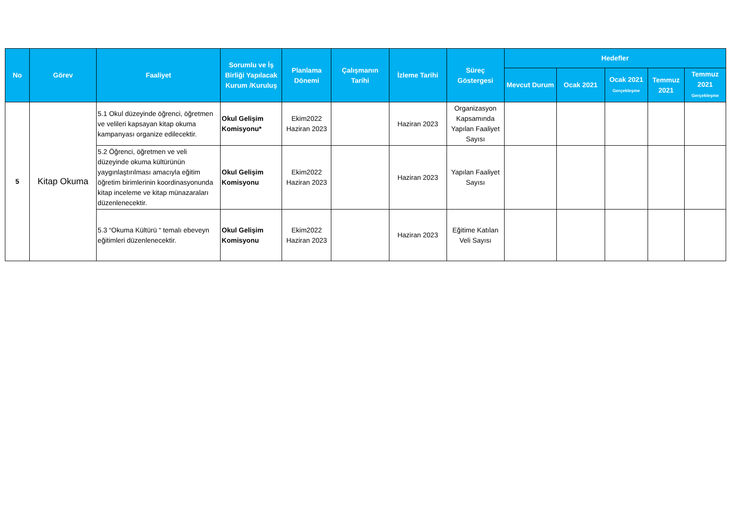| No | Görev | Faaliyet | Sorumlu ve İş Birliği Yapılacak Kurum /Kuruluş | Planlama Dönemi | Çalışmanın Tarihi | İzleme Tarihi | Süreç Göstergesi | Hedefler | | | | |
| --- | --- | --- | --- | --- | --- | --- | --- | --- | --- | --- | --- | --- |
| | | | | | | | | Mevcut Durum | Ocak 2021 | Ocak 2021 Gerçekleşme | Temmuz 2021 | Temmuz 2021 Gerçekleşme |
| 5 | Kitap Okuma | 5.1 Okul düzeyinde öğrenci, öğretmen ve velileri kapsayan kitap okuma kampanyası organize edilecektir. | Okul Gelişim Komisyonu* | Ekim2022 Haziran 2023 | | Haziran 2023 | Organizasyon Kapsamında Yapılan Faaliyet Sayısı | | | | | |
| | | 5.2 Öğrenci, öğretmen ve veli düzeyinde okuma kültürünün yaygınlaştırılması amacıyla eğitim öğretim birimlerinin koordinasyonunda kitap inceleme ve kitap münazaraları düzenlenecektir. | Okul Gelişim Komisyonu | Ekim2022 Haziran 2023 | | Haziran 2023 | Yapılan Faaliyet Sayısı | | | | | |
| | | 5.3 “Okuma Kültürü “ temalı ebeveyn eğitimleri düzenlenecektir. | Okul Gelişim Komisyonu | Ekim2022 Haziran 2023 | | Haziran 2023 | Eğitime Katılan Veli Sayısı | | | | | |